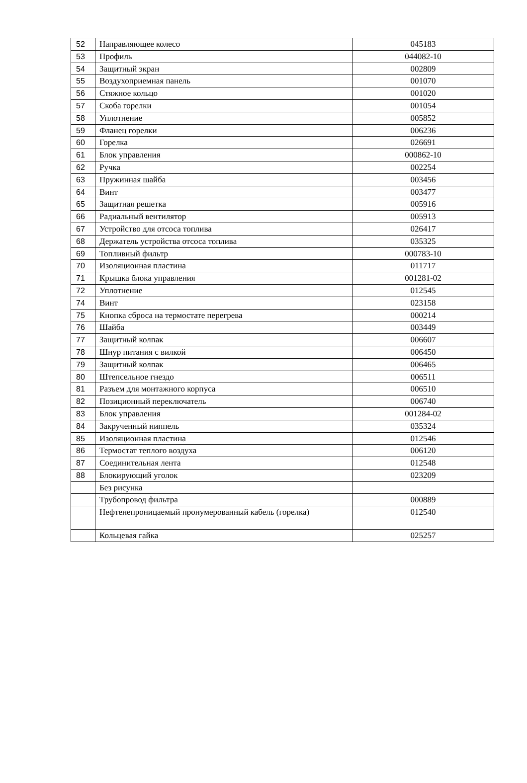| 52 | Направляющее колесо | 045183 |
| 53 | Профиль | 044082-10 |
| 54 | Защитный экран | 002809 |
| 55 | Воздухоприемная панель | 001070 |
| 56 | Стяжное кольцо | 001020 |
| 57 | Скоба горелки | 001054 |
| 58 | Уплотнение | 005852 |
| 59 | Фланец горелки | 006236 |
| 60 | Горелка | 026691 |
| 61 | Блок управления | 000862-10 |
| 62 | Ручка | 002254 |
| 63 | Пружинная шайба | 003456 |
| 64 | Винт | 003477 |
| 65 | Защитная решетка | 005916 |
| 66 | Радиальный вентилятор | 005913 |
| 67 | Устройство для отсоса топлива | 026417 |
| 68 | Держатель устройства отсоса топлива | 035325 |
| 69 | Топливный фильтр | 000783-10 |
| 70 | Изоляционная пластина | 011717 |
| 71 | Крышка блока управления | 001281-02 |
| 72 | Уплотнение | 012545 |
| 74 | Винт | 023158 |
| 75 | Кнопка сброса на термостате перегрева | 000214 |
| 76 | Шайба | 003449 |
| 77 | Защитный колпак | 006607 |
| 78 | Шнур питания с вилкой | 006450 |
| 79 | Защитный колпак | 006465 |
| 80 | Штепсельное гнездо | 006511 |
| 81 | Разъем для монтажного корпуса | 006510 |
| 82 | Позиционный переключатель | 006740 |
| 83 | Блок управления | 001284-02 |
| 84 | Закрученный ниппель | 035324 |
| 85 | Изоляционная пластина | 012546 |
| 86 | Термостат теплого воздуха | 006120 |
| 87 | Соединительная лента | 012548 |
| 88 | Блокирующий уголок | 023209 |
| | Без рисунка | |
| | Трубопровод фильтра | 000889 |
| | Нефтенепроницаемый пронумерованный кабель (горелка) | 012540 |
| | Кольцевая гайка | 025257 |